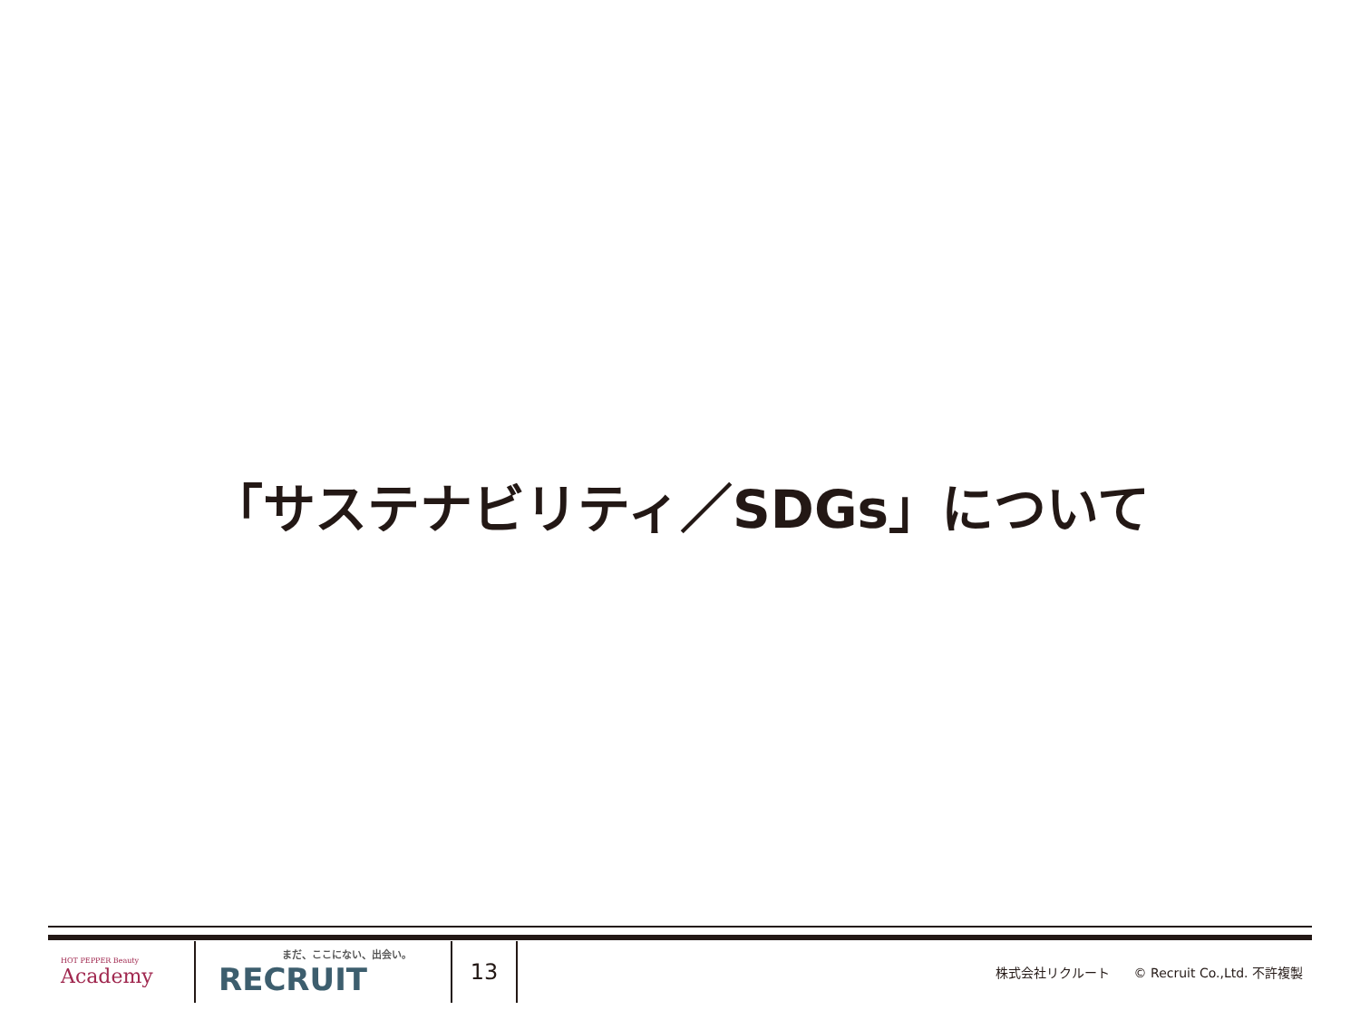「サステナビリティ／SDGs」について
HOT PEPPER Beauty
Academy
まだ、ここにない、出会い。
RECRUIT
13
株式会社リクルート © Recruit Co.,Ltd. 不許複製